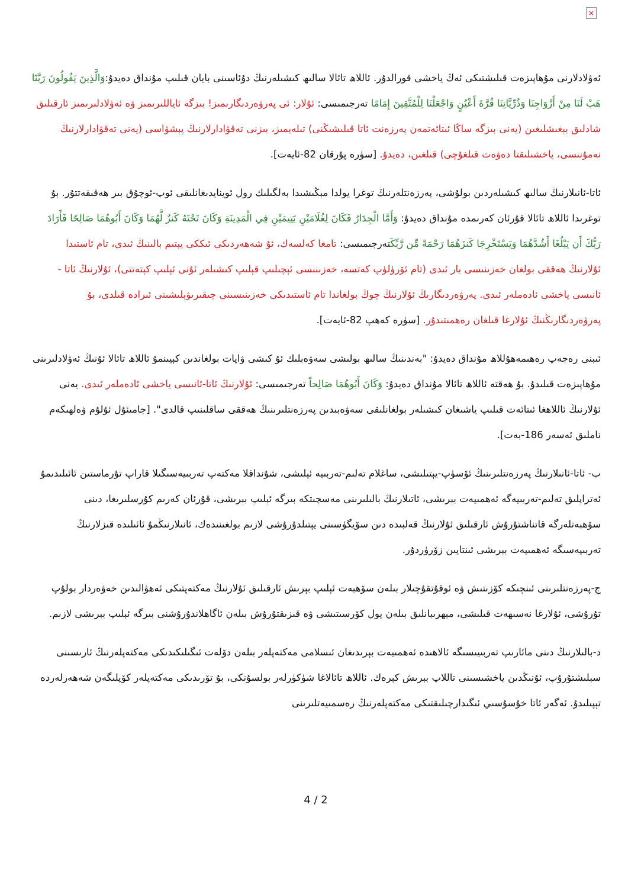×
ئەۋلادلارنى مۇھاپىزەت قىلىشتىكى ئەڭ ياخشى قورالدۇر. ئاللاھ تائالا سالىھ كىشىلەرنىڭ دۇئاسىنى بايان قىلىپ مۇنداق دەيدۇ:وَالَّذِينَ يَقُولُونَ رَبَّنَا هَبْ لَنَا مِنْ أَزْوَاجِنَا وَذُرِّيَّاتِنَا قُرَّةَ أَعْيُنٍ وَاجْعَلْنَا لِلْمُتَّقِينَ إِمَامًا تەرجىمىسى: ئۇلار: ئى پەرۋەردىگارىمىز! بىزگە ئاياللىرىمىز ۋە ئەۋلادلىرىمىز ئارقىلىق شادلىق بېغىشلىغىن (يەنى بىزگە ساڭا ئىتائەتمەن پەرزەنت ئاتا قىلىشىڭنى) تىلەيمىز، بىزنى تەقۋادارلارنىڭ پېشۋاسى (يەنى تەقۋادارلارنىڭ نەمۇنىسى، ياخشىلىقتا دەۋەت قىلغۇچى) قىلغىن، دەيدۇ. [سۈرە پۇرقان 82-ئايەت].
ئاتا-ئانىلارنىڭ سالىھ كىشىلەردىن بولۇشى، پەرزەنتلەرنىڭ توغرا يولدا مېڭىشىدا بەلگىلىك رول ئوينايدىغانلىقى ئوپ-ئوچۇق بىر ھەقىقەتتۇر. بۇ توغرىدا ئاللاھ تائالا قۇرئان كەرىمدە مۇنداق دەيدۇ: وَأَمَّا الْجِدَارُ فَكَانَ لِغُلَامَيْنِ يَتِيمَيْنِ فِي الْمَدِينَةِ وَكَانَ تَحْتَهُ كَنزٌ لَّهُمَا وَكَانَ أَبُوهُمَا صَالِحًا فَأَرَادَ رَبُّكَ أَن يَبْلُغَا أَشُدَّهُمَا وَيَسْتَخْرِجَا كَنزَهُمَا رَحْمَةً مِّن رَّبِّكَتەرجىمىسى: تامغا كەلسەك، ئۇ شەھەردىكى ئىككى يېتىم بالىنىڭ ئىدى، تام ئاستىدا ئۇلارنىڭ ھەققى بولغان خەزىنىسى بار ئىدى (تام ئۆرۈلۈپ كەتسە، خەزىنىسى ئېچىلىپ قېلىپ كىشىلەر ئۇنى ئېلىپ كېتەتتى)، ئۇلارنىڭ ئاتا - ئانىسى ياخشى ئادەملەر ئىدى. پەرۋەردىگارىڭ ئۇلارنىڭ چوڭ بولغاندا تام ئاستىدىكى خەزىنىسىنى چىقىرىۋېلىشىنى ئىرادە قىلدى، بۇ پەرۋەردىگارىڭنىڭ ئۇلارغا قىلغان رەھمىتىدۇر. [سۈرە كەھپ 82-ئايەت].
ئىبنى رەجەپ رەھىمەھۇللاھ مۇنداق دەيدۇ: "بەندىنىڭ سالىھ بولىشى سەۋەبلىك ئۇ كىشى ۋاپات بولغاندىن كېيىنمۇ ئاللاھ تائالا ئۇنىڭ ئەۋلادلىرىنى مۇھاپىزەت قىلىدۇ. بۇ ھەقتە ئاللاھ تائالا مۇنداق دەيدۇ: وَكَانَ أَبُوهُمَا صَالِحاً تەرجىمىسى: ئۇلارنىڭ ئاتا-ئانىسى ياخشى ئادەملەر ئىدى. يەنى ئۇلارنىڭ ئاللاھغا ئىتائەت قىلىپ ياشىغان كىشىلەر بولغانلىقى سەۋەبىدىن پەرزەنتلىرىنىڭ ھەققى ساقلىنىپ قالدى". [جامىئۇل ئۇلۇم ۋەلھىكەم ناملىق ئەسەر 186-بەت].
ب- ئاتا-ئانىلارنىڭ پەرزەنتلىرىنىڭ ئۆسۈپ-يېتىلىشى، ساغلام تەلىم-تەربىيە ئېلىشى، شۇنداقلا مەكتەپ تەربىيەسىگىلا قاراپ تۇرماستىن ئائىلىدىمۇ ئەتراپلىق تەلىم-تەربىيەگە ئەھمىيەت بېرىشى، ئاتىلارنىڭ بالىلىرىنى مەسچىتكە بىرگە ئېلىپ بېرىشى، قۇرئان كەرىم كۇرسلىرىغا، دىنى سۆھبەتلەرگە قاتناشتۇرۇش ئارقىلىق ئۇلارنىڭ قەلبىدە دىن سۆيگۈسىنى يېتىلدۇرۇشى لازىم بولغىنىدەك، ئانىلارنىڭمۇ ئائىلىدە قىزلارنىڭ تەربىيەسىگە ئەھمىيەت بېرىشى ئىنتايىن زۆرۈردۇر.
ج-پەرزەنتلىرىنى ئىنچىكە كۆزىتىش ۋە ئوقۇتقۇچىلار بىلەن سۆھبەت ئېلىپ بېرىش ئارقىلىق ئۇلارنىڭ مەكتەپتىكى ئەھۋالىدىن خەۋەردار بولۇپ تۇرۇشى، ئۇلارغا نەسىھەت قىلىشى، مېھرىبانلىق بىلەن يول كۆرسىتىشى ۋە قىزىقتۇرۇش بىلەن ئاگاھلاندۇرۇشنى بىرگە ئېلىپ بېرىشى لازىم.
د-بالىلارنىڭ دىنى مائارىپ تەربىيىسىگە ئالاھىدە ئەھمىيەت بېرىدىغان ئىسلامى مەكتەپلەر بىلەن دۆلەت ئىگىلىكىدىكى مەكتەپلەرنىڭ ئارىسىنى سېلىشتۇرۇپ، ئۇنىڭدىن ياخشىسىنى تاللاپ بېرىش كېرەك. ئاللاھ تائالاغا شۈكۈرلەر بولسۇنكى، بۇ تۆرىدىكى مەكتەپلەر كۆپلىگەن شەھەرلەردە تېپىلىدۇ. ئەگەر ئاتا خۇسۇسىي ئىگىدارچىلىقتىكى مەكتەپلەرنىڭ رەسمىيەتلىرىنى
4 / 2